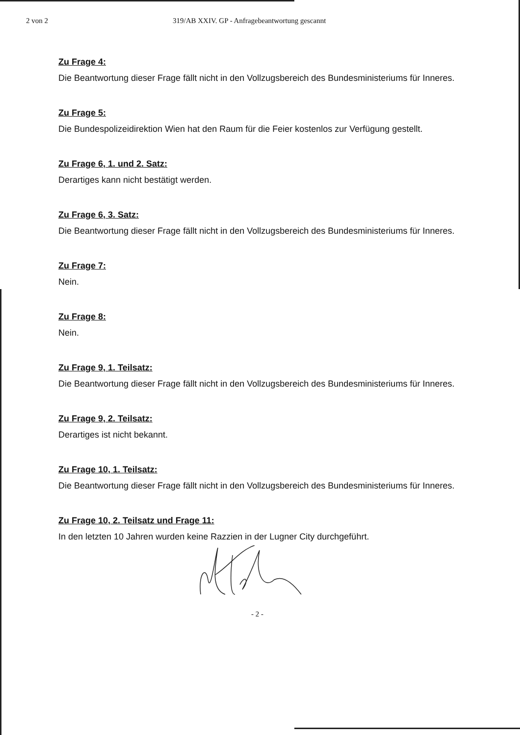2 von 2 319/AB XXIV. GP - Anfragebeantwortung gescannt
Zu Frage 4:
Die Beantwortung dieser Frage fällt nicht in den Vollzugsbereich des Bundesministeriums für Inneres.
Zu Frage 5:
Die Bundespolizeidirektion Wien hat den Raum für die Feier kostenlos zur Verfügung gestellt.
Zu Frage 6, 1. und 2. Satz:
Derartiges kann nicht bestätigt werden.
Zu Frage 6, 3. Satz:
Die Beantwortung dieser Frage fällt nicht in den Vollzugsbereich des Bundesministeriums für Inneres.
Zu Frage 7:
Nein.
Zu Frage 8:
Nein.
Zu Frage 9, 1. Teilsatz:
Die Beantwortung dieser Frage fällt nicht in den Vollzugsbereich des Bundesministeriums für Inneres.
Zu Frage 9, 2. Teilsatz:
Derartiges ist nicht bekannt.
Zu Frage 10, 1. Teilsatz:
Die Beantwortung dieser Frage fällt nicht in den Vollzugsbereich des Bundesministeriums für Inneres.
Zu Frage 10, 2. Teilsatz und Frage 11:
In den letzten 10 Jahren wurden keine Razzien in der Lugner City durchgeführt.
- 2 -